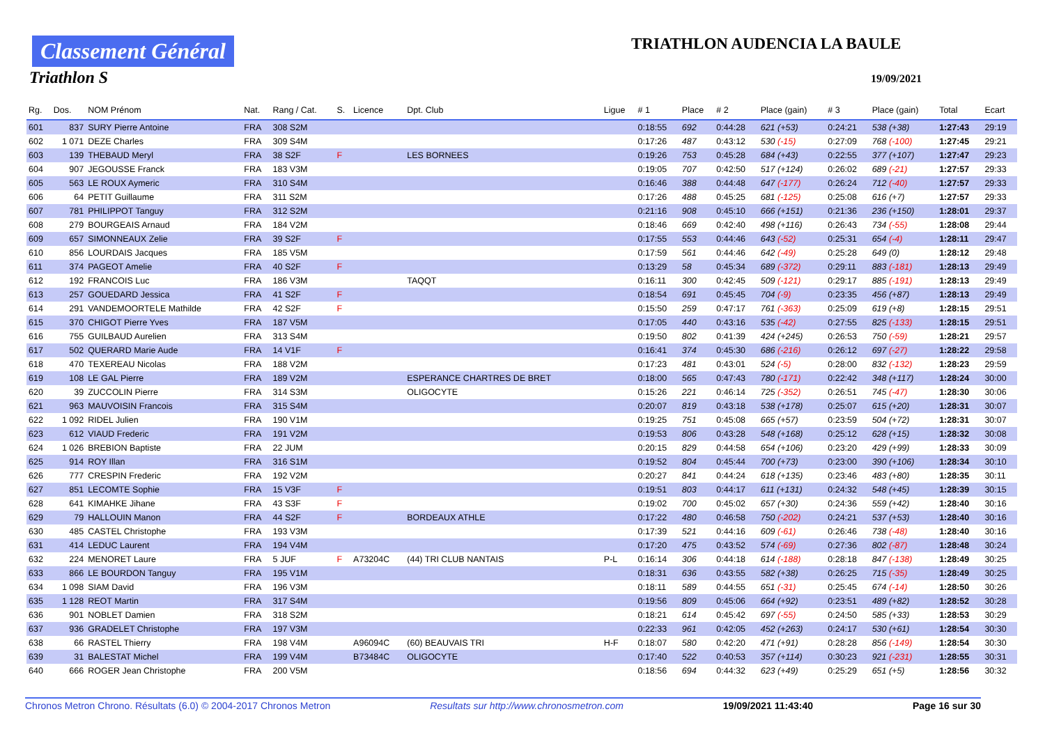Classement Général
Triathlon S
TRIATHLON AUDENCIA LA BAULE
19/09/2021
| Rg. | Dos. | NOM Prénom | Nat. | Rang / Cat. | S. | Licence | Dpt. Club | Ligue | # 1 | Place | # 2 | Place (gain) | # 3 | Place (gain) | Total | Ecart |
| --- | --- | --- | --- | --- | --- | --- | --- | --- | --- | --- | --- | --- | --- | --- | --- | --- |
| 601 | 837 | SURY Pierre Antoine | FRA | 308 S2M | | | | | 0:18:55 | 692 | 0:44:28 | 621 (+53) | 0:24:21 | 538 (+38) | 1:27:43 | 29:19 |
| 602 | 1 071 | DEZE Charles | FRA | 309 S4M | | | | | 0:17:26 | 487 | 0:43:12 | 530 (-15) | 0:27:09 | 768 (-100) | 1:27:45 | 29:21 |
| 603 | 139 | THEBAUD Meryl | FRA | 38 S2F | F | | LES BORNEES | | 0:19:26 | 753 | 0:45:28 | 684 (+43) | 0:22:55 | 377 (+107) | 1:27:47 | 29:23 |
| 604 | 907 | JEGOUSSE Franck | FRA | 183 V3M | | | | | 0:19:05 | 707 | 0:42:50 | 517 (+124) | 0:26:02 | 689 (-21) | 1:27:57 | 29:33 |
| 605 | 563 | LE ROUX Aymeric | FRA | 310 S4M | | | | | 0:16:46 | 388 | 0:44:48 | 647 (-177) | 0:26:24 | 712 (-40) | 1:27:57 | 29:33 |
| 606 | 64 | PETIT Guillaume | FRA | 311 S2M | | | | | 0:17:26 | 488 | 0:45:25 | 681 (-125) | 0:25:08 | 616 (+7) | 1:27:57 | 29:33 |
| 607 | 781 | PHILIPPOT Tanguy | FRA | 312 S2M | | | | | 0:21:16 | 908 | 0:45:10 | 666 (+151) | 0:21:36 | 236 (+150) | 1:28:01 | 29:37 |
| 608 | 279 | BOURGEAIS Arnaud | FRA | 184 V2M | | | | | 0:18:46 | 669 | 0:42:40 | 498 (+116) | 0:26:43 | 734 (-55) | 1:28:08 | 29:44 |
| 609 | 657 | SIMONNEAUX Zelie | FRA | 39 S2F | F | | | | 0:17:55 | 553 | 0:44:46 | 643 (-52) | 0:25:31 | 654 (-4) | 1:28:11 | 29:47 |
| 610 | 856 | LOURDAIS Jacques | FRA | 185 V5M | | | | | 0:17:59 | 561 | 0:44:46 | 642 (-49) | 0:25:28 | 649 (0) | 1:28:12 | 29:48 |
| 611 | 374 | PAGEOT Amelie | FRA | 40 S2F | F | | | | 0:13:29 | 58 | 0:45:34 | 689 (-372) | 0:29:11 | 883 (-181) | 1:28:13 | 29:49 |
| 612 | 192 | FRANCOIS Luc | FRA | 186 V3M | | | TAQQT | | 0:16:11 | 300 | 0:42:45 | 509 (-121) | 0:29:17 | 885 (-191) | 1:28:13 | 29:49 |
| 613 | 257 | GOUEDARD Jessica | FRA | 41 S2F | F | | | | 0:18:54 | 691 | 0:45:45 | 704 (-9) | 0:23:35 | 456 (+87) | 1:28:13 | 29:49 |
| 614 | 291 | VANDEMOORTELE Mathilde | FRA | 42 S2F | F | | | | 0:15:50 | 259 | 0:47:17 | 761 (-363) | 0:25:09 | 619 (+8) | 1:28:15 | 29:51 |
| 615 | 370 | CHIGOT Pierre Yves | FRA | 187 V5M | | | | | 0:17:05 | 440 | 0:43:16 | 535 (-42) | 0:27:55 | 825 (-133) | 1:28:15 | 29:51 |
| 616 | 755 | GUILBAUD Aurelien | FRA | 313 S4M | | | | | 0:19:50 | 802 | 0:41:39 | 424 (+245) | 0:26:53 | 750 (-59) | 1:28:21 | 29:57 |
| 617 | 502 | QUERARD Marie Aude | FRA | 14 V1F | F | | | | 0:16:41 | 374 | 0:45:30 | 686 (-216) | 0:26:12 | 697 (-27) | 1:28:22 | 29:58 |
| 618 | 470 | TEXEREAU Nicolas | FRA | 188 V2M | | | | | 0:17:23 | 481 | 0:43:01 | 524 (-5) | 0:28:00 | 832 (-132) | 1:28:23 | 29:59 |
| 619 | 108 | LE GAL Pierre | FRA | 189 V2M | | | ESPERANCE CHARTRES DE BRET | | 0:18:00 | 565 | 0:47:43 | 780 (-171) | 0:22:42 | 348 (+117) | 1:28:24 | 30:00 |
| 620 | 39 | ZUCCOLIN Pierre | FRA | 314 S3M | | | OLIGOCYTE | | 0:15:26 | 221 | 0:46:14 | 725 (-352) | 0:26:51 | 745 (-47) | 1:28:30 | 30:06 |
| 621 | 963 | MAUVOISIN Francois | FRA | 315 S4M | | | | | 0:20:07 | 819 | 0:43:18 | 538 (+178) | 0:25:07 | 615 (+20) | 1:28:31 | 30:07 |
| 622 | 1 092 | RIDEL Julien | FRA | 190 V1M | | | | | 0:19:25 | 751 | 0:45:08 | 665 (+57) | 0:23:59 | 504 (+72) | 1:28:31 | 30:07 |
| 623 | 612 | VIAUD Frederic | FRA | 191 V2M | | | | | 0:19:53 | 806 | 0:43:28 | 548 (+168) | 0:25:12 | 628 (+15) | 1:28:32 | 30:08 |
| 624 | 1 026 | BREBION Baptiste | FRA | 22 JUM | | | | | 0:20:15 | 829 | 0:44:58 | 654 (+106) | 0:23:20 | 429 (+99) | 1:28:33 | 30:09 |
| 625 | 914 | ROY Illan | FRA | 316 S1M | | | | | 0:19:52 | 804 | 0:45:44 | 700 (+73) | 0:23:00 | 390 (+106) | 1:28:34 | 30:10 |
| 626 | 777 | CRESPIN Frederic | FRA | 192 V2M | | | | | 0:20:27 | 841 | 0:44:24 | 618 (+135) | 0:23:46 | 483 (+80) | 1:28:35 | 30:11 |
| 627 | 851 | LECOMTE Sophie | FRA | 15 V3F | F | | | | 0:19:51 | 803 | 0:44:17 | 611 (+131) | 0:24:32 | 548 (+45) | 1:28:39 | 30:15 |
| 628 | 641 | KIMAHKE Jihane | FRA | 43 S3F | F | | | | 0:19:02 | 700 | 0:45:02 | 657 (+30) | 0:24:36 | 559 (+42) | 1:28:40 | 30:16 |
| 629 | 79 | HALLOUIN Manon | FRA | 44 S2F | F | | BORDEAUX ATHLE | | 0:17:22 | 480 | 0:46:58 | 750 (-202) | 0:24:21 | 537 (+53) | 1:28:40 | 30:16 |
| 630 | 485 | CASTEL Christophe | FRA | 193 V3M | | | | | 0:17:39 | 521 | 0:44:16 | 609 (-61) | 0:26:46 | 738 (-48) | 1:28:40 | 30:16 |
| 631 | 414 | LEDUC Laurent | FRA | 194 V4M | | | | | 0:17:20 | 475 | 0:43:52 | 574 (-69) | 0:27:36 | 802 (-87) | 1:28:48 | 30:24 |
| 632 | 224 | MENORET Laure | FRA | 5 JUF | F | A73204C | (44) TRI CLUB NANTAIS | P-L | 0:16:14 | 306 | 0:44:18 | 614 (-188) | 0:28:18 | 847 (-138) | 1:28:49 | 30:25 |
| 633 | 866 | LE BOURDON Tanguy | FRA | 195 V1M | | | | | 0:18:31 | 636 | 0:43:55 | 582 (+38) | 0:26:25 | 715 (-35) | 1:28:49 | 30:25 |
| 634 | 1 098 | SIAM David | FRA | 196 V3M | | | | | 0:18:11 | 589 | 0:44:55 | 651 (-31) | 0:25:45 | 674 (-14) | 1:28:50 | 30:26 |
| 635 | 1 128 | REOT Martin | FRA | 317 S4M | | | | | 0:19:56 | 809 | 0:45:06 | 664 (+92) | 0:23:51 | 489 (+82) | 1:28:52 | 30:28 |
| 636 | 901 | NOBLET Damien | FRA | 318 S2M | | | | | 0:18:21 | 614 | 0:45:42 | 697 (-55) | 0:24:50 | 585 (+33) | 1:28:53 | 30:29 |
| 637 | 936 | GRADELET Christophe | FRA | 197 V3M | | | | | 0:22:33 | 961 | 0:42:05 | 452 (+263) | 0:24:17 | 530 (+61) | 1:28:54 | 30:30 |
| 638 | 66 | RASTEL Thierry | FRA | 198 V4M | | A96094C | (60) BEAUVAIS TRI | H-F | 0:18:07 | 580 | 0:42:20 | 471 (+91) | 0:28:28 | 856 (-149) | 1:28:54 | 30:30 |
| 639 | 31 | BALESTAT Michel | FRA | 199 V4M | | B73484C | OLIGOCYTE | | 0:17:40 | 522 | 0:40:53 | 357 (+114) | 0:30:23 | 921 (-231) | 1:28:55 | 30:31 |
| 640 | 666 | ROGER Jean Christophe | FRA | 200 V5M | | | | | 0:18:56 | 694 | 0:44:32 | 623 (+49) | 0:25:29 | 651 (+5) | 1:28:56 | 30:32 |
Chronos Metron Chrono. Résultats (6.0) © 2004-2017 Chronos Metron Resultats sur http://www.chronosmetron.com 19/09/2021 11:43:40 Page 16 sur 30